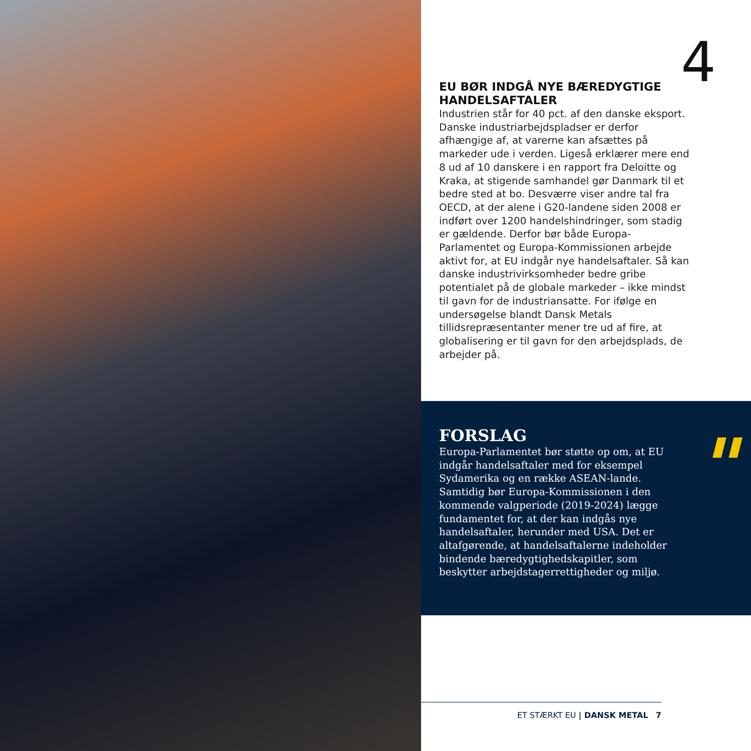4
EU BØR INDGÅ NYE BÆREDYGTIGE HANDELSAFTALER
Industrien står for 40 pct. af den danske eksport. Danske industriarbejdspladser er derfor afhængige af, at varerne kan afsættes på markeder ude i verden. Ligeså erklærer mere end 8 ud af 10 danskere i en rapport fra Deloitte og Kraka, at stigende samhandel gør Danmark til et bedre sted at bo. Desværre viser andre tal fra OECD, at der alene i G20-landene siden 2008 er indført over 1200 handelshindringer, som stadig er gældende. Derfor bør både Europa-Parlamentet og Europa-Kommissionen arbejde aktivt for, at EU indgår nye handelsaftaler. Så kan danske industrivirksomheder bedre gribe potentialet på de globale markeder – ikke mindst til gavn for de industriansatte. For ifølge en undersøgelse blandt Dansk Metals tillidsrepræsentanter mener tre ud af fire, at globalisering er til gavn for den arbejdsplads, de arbejder på.
"
FORSLAG
Europa-Parlamentet bør støtte op om, at EU indgår handelsaftaler med for eksempel Sydamerika og en række ASEAN-lande. Samtidig bør Europa-Kommissionen i den kommende valgperiode (2019-2024) lægge fundamentet for, at der kan indgås nye handelsaftaler, herunder med USA. Det er altafgørende, at handelsaftalerne indeholder bindende bæredygtighedskapitler, som beskytter arbejdstagerrettigheder og miljø.
ET STÆRKT EU | DANSK METAL 7